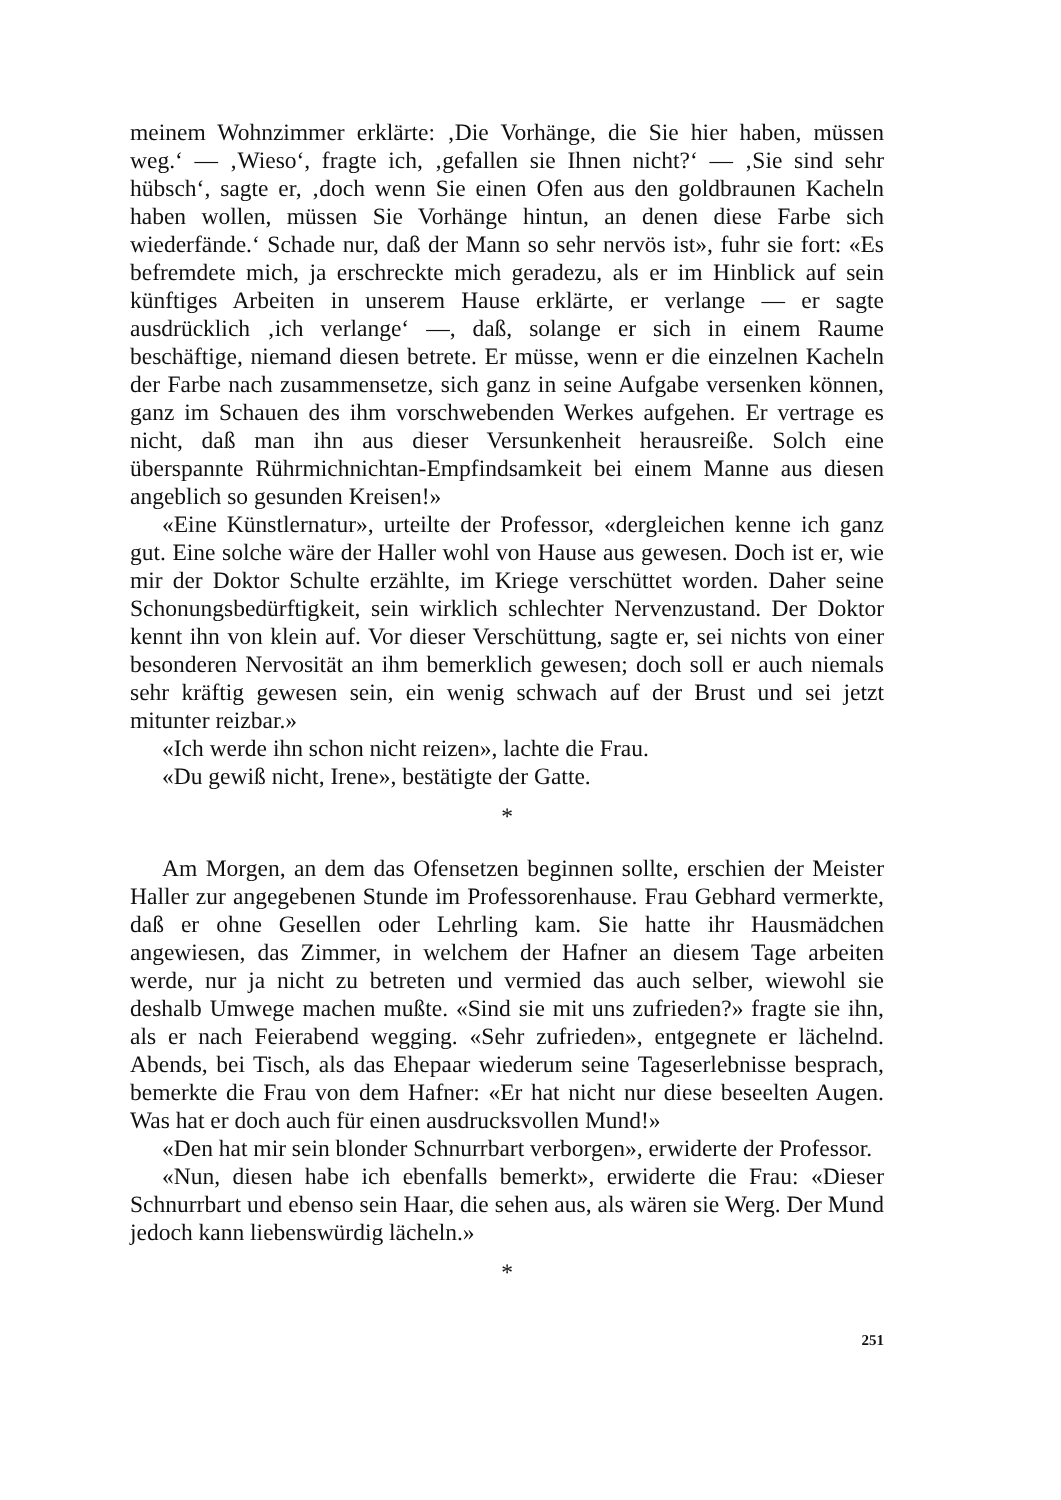meinem Wohnzimmer erklärte: ‚Die Vorhänge, die Sie hier haben, müssen weg.‘ — ‚Wieso‘, fragte ich, ‚gefallen sie Ihnen nicht?‘ — ‚Sie sind sehr hübsch‘, sagte er, ‚doch wenn Sie einen Ofen aus den goldbraunen Kacheln haben wollen, müssen Sie Vorhänge hintun, an denen diese Farbe sich wiederfände.‘ Schade nur, daß der Mann so sehr nervös ist», fuhr sie fort: «Es befremdete mich, ja erschreckte mich geradezu, als er im Hinblick auf sein künftiges Arbeiten in unserem Hause erklärte, er verlange — er sagte ausdrücklich ‚ich verlange‘ —, daß, solange er sich in einem Raume beschäftige, niemand diesen betrete. Er müsse, wenn er die einzelnen Kacheln der Farbe nach zusammensetze, sich ganz in seine Aufgabe versenken können, ganz im Schauen des ihm vorschwebenden Werkes aufgehen. Er vertrage es nicht, daß man ihn aus dieser Versunkenheit herausreiße. Solch eine überspannte Rührmichnichtan-Empfindsamkeit bei einem Manne aus diesen angeblich so gesunden Kreisen!»
«Eine Künstlernatur», urteilte der Professor, «dergleichen kenne ich ganz gut. Eine solche wäre der Haller wohl von Hause aus gewesen. Doch ist er, wie mir der Doktor Schulte erzählte, im Kriege verschüttet worden. Daher seine Schonungsbedürftigkeit, sein wirklich schlechter Nervenzustand. Der Doktor kennt ihn von klein auf. Vor dieser Verschüttung, sagte er, sei nichts von einer besonderen Nervosität an ihm bemerklich gewesen; doch soll er auch niemals sehr kräftig gewesen sein, ein wenig schwach auf der Brust und sei jetzt mitunter reizbar.»
«Ich werde ihn schon nicht reizen», lachte die Frau.
«Du gewiß nicht, Irene», bestätigte der Gatte.
*
Am Morgen, an dem das Ofensetzen beginnen sollte, erschien der Meister Haller zur angegebenen Stunde im Professorenhause. Frau Gebhard vermerkte, daß er ohne Gesellen oder Lehrling kam. Sie hatte ihr Hausmädchen angewiesen, das Zimmer, in welchem der Hafner an diesem Tage arbeiten werde, nur ja nicht zu betreten und vermied das auch selber, wiewohl sie deshalb Umwege machen mußte. «Sind sie mit uns zufrieden?» fragte sie ihn, als er nach Feierabend wegging. «Sehr zufrieden», entgegnete er lächelnd. Abends, bei Tisch, als das Ehepaar wiederum seine Tageserlebnisse besprach, bemerkte die Frau von dem Hafner: «Er hat nicht nur diese beseelten Augen. Was hat er doch auch für einen ausdrucksvollen Mund!»
«Den hat mir sein blonder Schnurrbart verborgen», erwiderte der Professor.
«Nun, diesen habe ich ebenfalls bemerkt», erwiderte die Frau: «Dieser Schnurrbart und ebenso sein Haar, die sehen aus, als wären sie Werg. Der Mund jedoch kann liebenswürdig lächeln.»
*
251